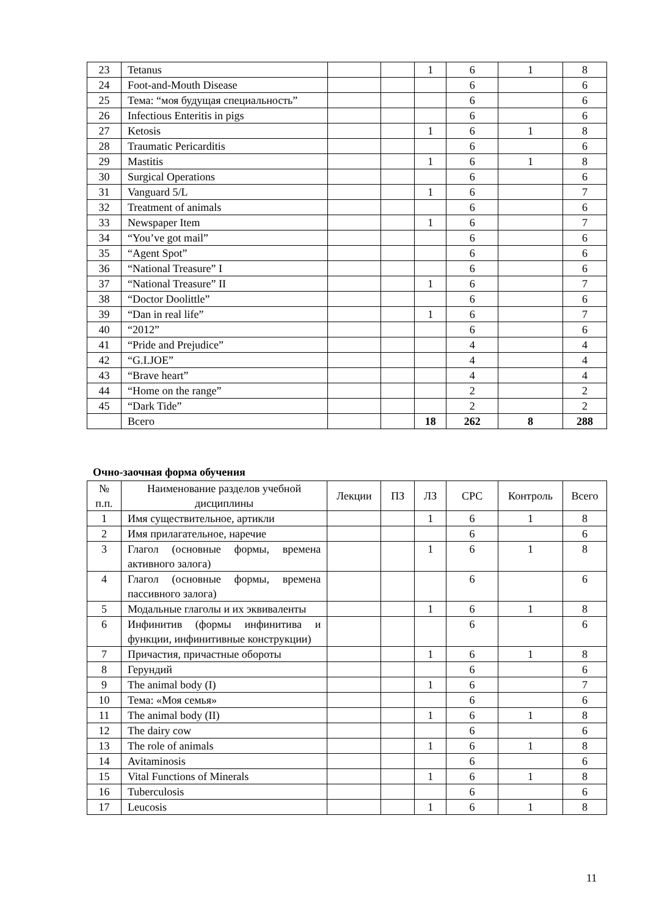| 23 | Tetanus | | | 1 | 6 | 1 | 8 |
| 24 | Foot-and-Mouth Disease | | | | 6 | | 6 |
| 25 | Тема: “моя будущая специальность” | | | | 6 | | 6 |
| 26 | Infectious Enteritis in pigs | | | | 6 | | 6 |
| 27 | Ketosis | | | 1 | 6 | 1 | 8 |
| 28 | Traumatic Pericarditis | | | | 6 | | 6 |
| 29 | Mastitis | | | 1 | 6 | 1 | 8 |
| 30 | Surgical Operations | | | | 6 | | 6 |
| 31 | Vanguard 5/L | | | 1 | 6 | | 7 |
| 32 | Treatment of animals | | | | 6 | | 6 |
| 33 | Newspaper Item | | | 1 | 6 | | 7 |
| 34 | “You’ve got mail” | | | | 6 | | 6 |
| 35 | “Agent Spot” | | | | 6 | | 6 |
| 36 | “National Treasure” I | | | | 6 | | 6 |
| 37 | “National Treasure” II | | | 1 | 6 | | 7 |
| 38 | “Doctor Doolittle” | | | | 6 | | 6 |
| 39 | “Dan in real life” | | | 1 | 6 | | 7 |
| 40 | “2012” | | | | 6 | | 6 |
| 41 | “Pride and Prejudice” | | | | 4 | | 4 |
| 42 | “G.I.JOE” | | | | 4 | | 4 |
| 43 | “Brave heart” | | | | 4 | | 4 |
| 44 | “Home on the range” | | | | 2 | | 2 |
| 45 | “Dark Tide” | | | | 2 | | 2 |
| | Всего | | | 18 | 262 | 8 | 288 |
Очно-заочная форма обучения
| № п.п. | Наименование разделов учебной дисциплины | Лекции | ПЗ | ЛЗ | СРС | Контроль | Всего |
| --- | --- | --- | --- | --- | --- | --- | --- |
| 1 | Имя существительное, артикли | | | 1 | 6 | 1 | 8 |
| 2 | Имя прилагательное, наречие | | | | 6 | | 6 |
| 3 | Глагол (основные формы, времена активного залога) | | | 1 | 6 | 1 | 8 |
| 4 | Глагол (основные формы, времена пассивного залога) | | | | 6 | | 6 |
| 5 | Модальные глаголы и их эквиваленты | | | 1 | 6 | 1 | 8 |
| 6 | Инфинитив (формы инфинитива и функции, инфинитивные конструкции) | | | | 6 | | 6 |
| 7 | Причастия, причастные обороты | | | 1 | 6 | 1 | 8 |
| 8 | Герундий | | | | 6 | | 6 |
| 9 | The animal body (I) | | | 1 | 6 | | 7 |
| 10 | Тема: «Моя семья» | | | | 6 | | 6 |
| 11 | The animal body (II) | | | 1 | 6 | 1 | 8 |
| 12 | The dairy cow | | | | 6 | | 6 |
| 13 | The role of animals | | | 1 | 6 | 1 | 8 |
| 14 | Avitaminosis | | | | 6 | | 6 |
| 15 | Vital Functions of Minerals | | | 1 | 6 | 1 | 8 |
| 16 | Tuberculosis | | | | 6 | | 6 |
| 17 | Leucosis | | | 1 | 6 | 1 | 8 |
11